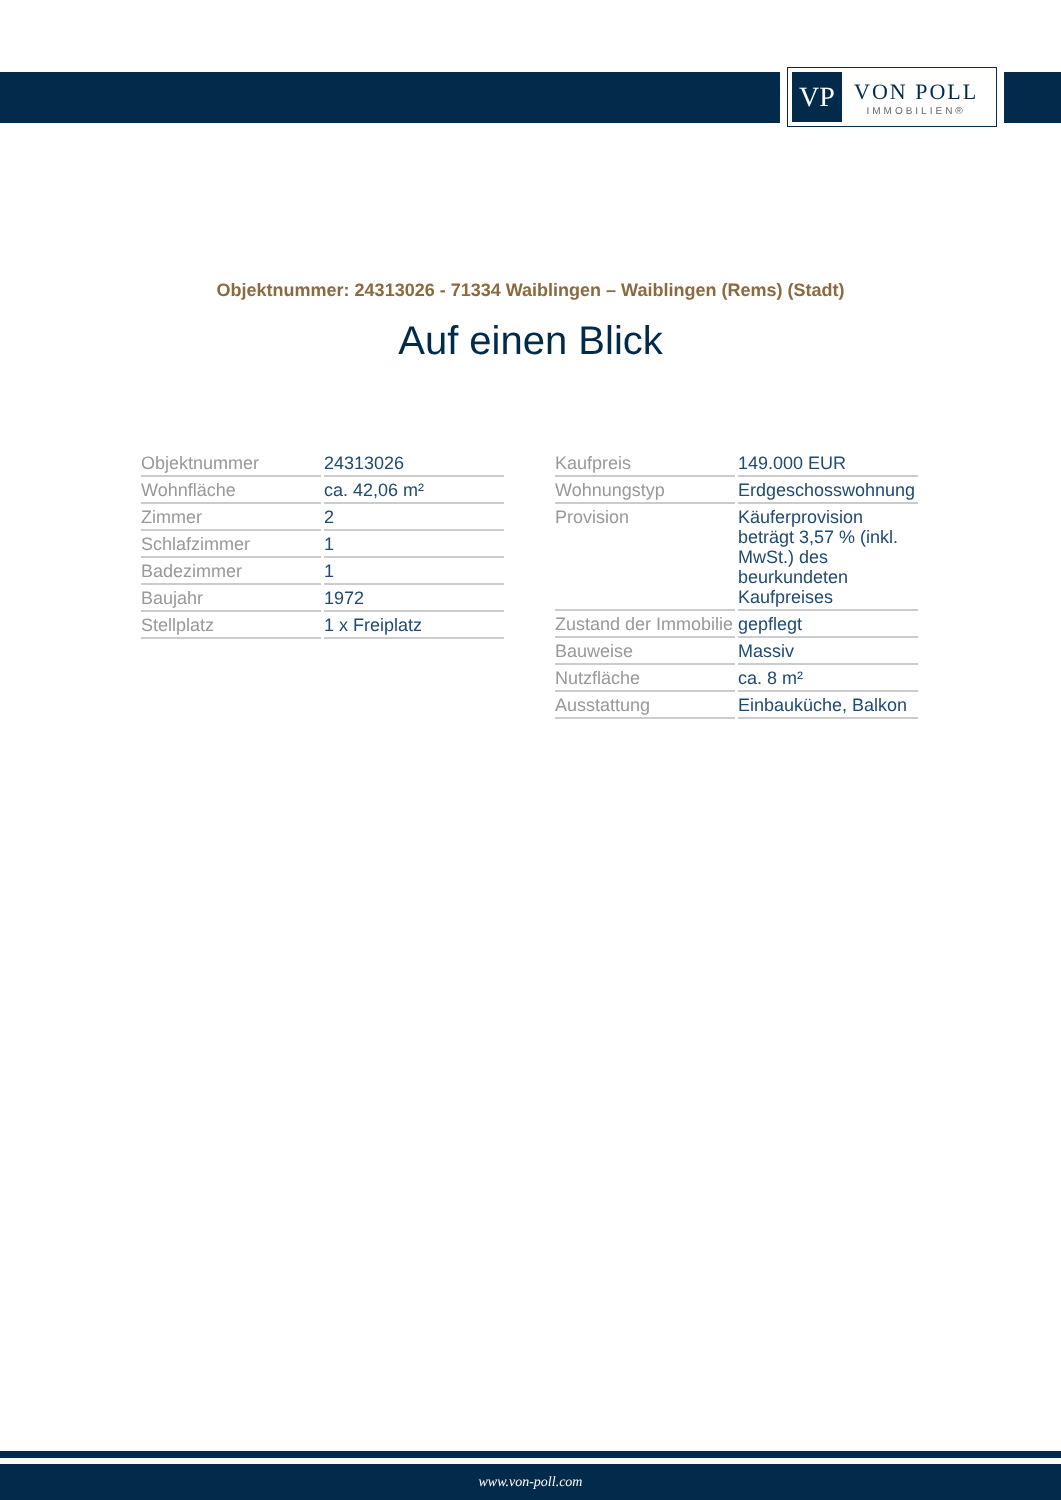VP
VON POLL
IMMOBILIEN®
Objektnummer: 24313026 - 71334 Waiblingen – Waiblingen (Rems) (Stadt)
Auf einen Blick
| Objektnummer | 24313026 |
| Wohnfläche | ca. 42,06 m² |
| Zimmer | 2 |
| Schlafzimmer | 1 |
| Badezimmer | 1 |
| Baujahr | 1972 |
| Stellplatz | 1 x Freiplatz |
| Kaufpreis | 149.000 EUR |
| Wohnungstyp | Erdgeschosswohnung |
| Provision | Käuferprovision beträgt 3,57 % (inkl. MwSt.) des beurkundeten Kaufpreises |
| Zustand der Immobilie | gepflegt |
| Bauweise | Massiv |
| Nutzfläche | ca. 8 m² |
| Ausstattung | Einbauküche, Balkon |
www.von-poll.com